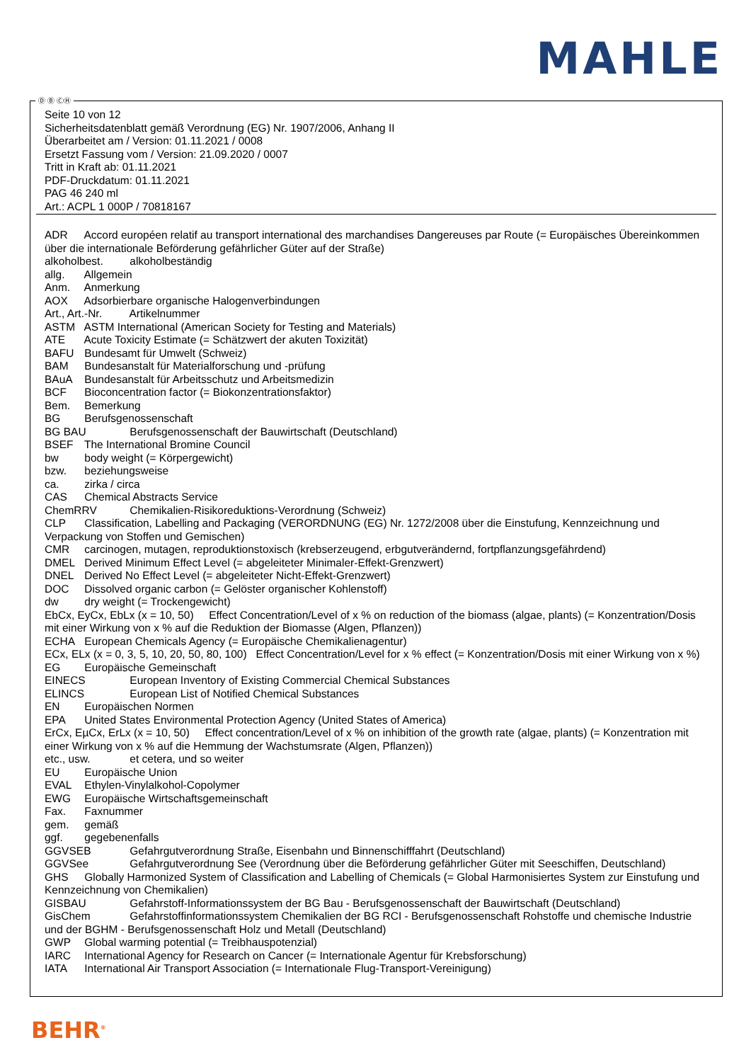MAHLE
Seite 10 von 12
Sicherheitsdatenblatt gemäß Verordnung (EG) Nr. 1907/2006, Anhang II
Überarbeitet am / Version: 01.11.2021 / 0008
Ersetzt Fassung vom / Version: 21.09.2020 / 0007
Tritt in Kraft ab: 01.11.2021
PDF-Druckdatum: 01.11.2021
PAG 46 240 ml
Art.: ACPL 1 000P / 70818167
ADR Accord européen relatif au transport international des marchandises Dangereuses par Route (= Europäisches Übereinkommen über die internationale Beförderung gefährlicher Güter auf der Straße)
alkoholbest. alkoholbeständig
allg. Allgemein
Anm. Anmerkung
AOX Adsorbierbare organische Halogenverbindungen
Art., Art.-Nr. Artikelnummer
ASTM ASTM International (American Society for Testing and Materials)
ATE Acute Toxicity Estimate (= Schätzwert der akuten Toxizität)
BAFU Bundesamt für Umwelt (Schweiz)
BAM Bundesanstalt für Materialforschung und -prüfung
BAuA Bundesanstalt für Arbeitsschutz und Arbeitsmedizin
BCF Bioconcentration factor (= Biokonzentrationsfaktor)
Bem. Bemerkung
BG Berufsgenossenschaft
BG BAU Berufsgenossenschaft der Bauwirtschaft (Deutschland)
BSEF The International Bromine Council
bw body weight (= Körpergewicht)
bzw. beziehungsweise
ca. zirka / circa
CAS Chemical Abstracts Service
ChemRRV Chemikalien-Risikoreduktions-Verordnung (Schweiz)
CLP Classification, Labelling and Packaging (VERORDNUNG (EG) Nr. 1272/2008 über die Einstufung, Kennzeichnung und Verpackung von Stoffen und Gemischen)
CMR carcinogen, mutagen, reproduktionstoxisch (krebserzeugend, erbgutverändernd, fortpflanzungsgefährdend)
DMEL Derived Minimum Effect Level (= abgeleiteter Minimaler-Effekt-Grenzwert)
DNEL Derived No Effect Level (= abgeleiteter Nicht-Effekt-Grenzwert)
DOC Dissolved organic carbon (= Gelöster organischer Kohlenstoff)
dw dry weight (= Trockengewicht)
EbCx, EyCx, EbLx (x = 10, 50) Effect Concentration/Level of x % on reduction of the biomass (algae, plants) (= Konzentration/Dosis mit einer Wirkung von x % auf die Reduktion der Biomasse (Algen, Pflanzen))
ECHA European Chemicals Agency (= Europäische Chemikalienagentur)
ECx, ELx (x = 0, 3, 5, 10, 20, 50, 80, 100) Effect Concentration/Level for x % effect (= Konzentration/Dosis mit einer Wirkung von x %)
EG Europäische Gemeinschaft
EINECS European Inventory of Existing Commercial Chemical Substances
ELINCS European List of Notified Chemical Substances
EN Europäischen Normen
EPA United States Environmental Protection Agency (United States of America)
ErCx, EµCx, ErLx (x = 10, 50) Effect concentration/Level of x % on inhibition of the growth rate (algae, plants) (= Konzentration mit einer Wirkung von x % auf die Hemmung der Wachstumsrate (Algen, Pflanzen))
etc., usw. et cetera, und so weiter
EU Europäische Union
EVAL Ethylen-Vinylalkohol-Copolymer
EWG Europäische Wirtschaftsgemeinschaft
Fax. Faxnummer
gem. gemäß
ggf. gegebenenfalls
GGVSEB Gefahrgutverordnung Straße, Eisenbahn und Binnenschifffahrt (Deutschland)
GGVSee Gefahrgutverordnung See (Verordnung über die Beförderung gefährlicher Güter mit Seeschiffen, Deutschland)
GHS Globally Harmonized System of Classification and Labelling of Chemicals (= Global Harmonisiertes System zur Einstufung und Kennzeichnung von Chemikalien)
GISBAU Gefahrstoff-Informationssystem der BG Bau - Berufsgenossenschaft der Bauwirtschaft (Deutschland)
GisChem Gefahrstoffinformationssystem Chemikalien der BG RCI - Berufsgenossenschaft Rohstoffe und chemische Industrie und der BGHM - Berufsgenossenschaft Holz und Metall (Deutschland)
GWP Global warming potential (= Treibhauspotenzial)
IARC International Agency for Research on Cancer (= Internationale Agentur für Krebsforschung)
IATA International Air Transport Association (= Internationale Flug-Transport-Vereinigung)
Ⓓ Ⓑ ⒸⒽ
BEHR<sup>®</sup>